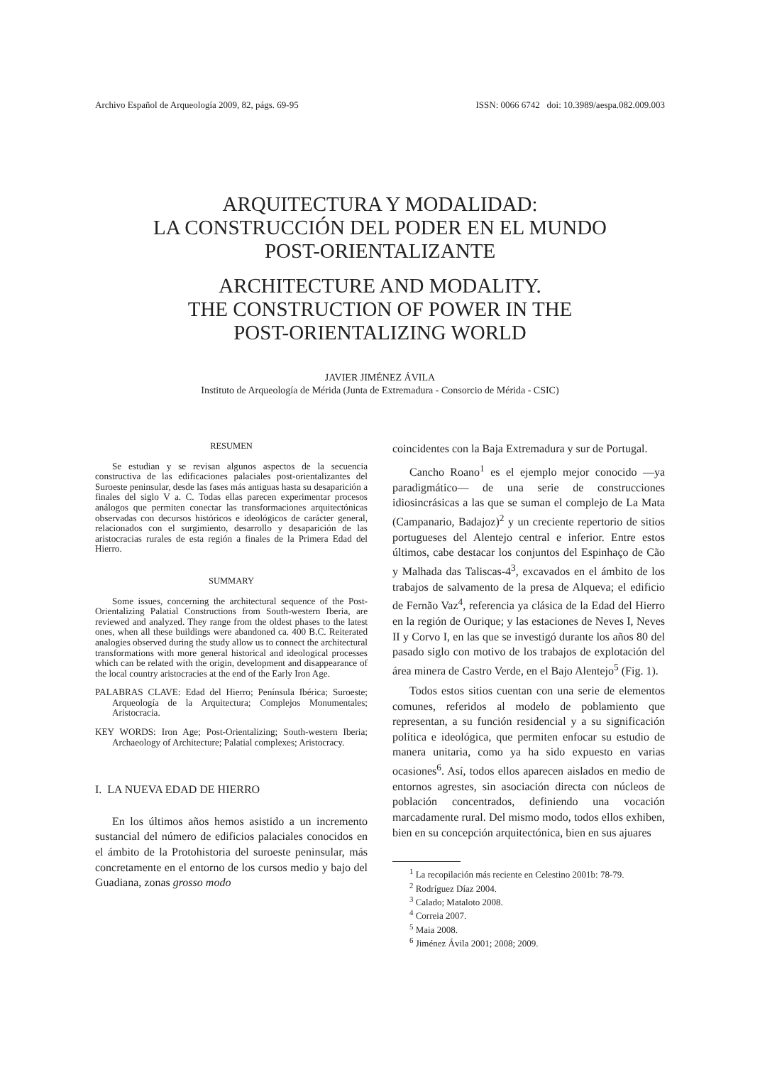Archivo Español de Arqueología 2009, 82, págs. 69-95 ISSN: 0066 6742 doi: 10.3989/aespa.082.009.003
ARQUITECTURA Y MODALIDAD:
LA CONSTRUCCIÓN DEL PODER EN EL MUNDO
POST-ORIENTALIZANTE
ARCHITECTURE AND MODALITY.
THE CONSTRUCTION OF POWER IN THE
POST-ORIENTALIZING WORLD
JAVIER JIMÉNEZ ÁVILA
Instituto de Arqueología de Mérida (Junta de Extremadura - Consorcio de Mérida - CSIC)
RESUMEN
Se estudian y se revisan algunos aspectos de la secuencia constructiva de las edificaciones palaciales post-orientalizantes del Suroeste peninsular, desde las fases más antiguas hasta su desaparición a finales del siglo V a. C. Todas ellas parecen experimentar procesos análogos que permiten conectar las transformaciones arquitectónicas observadas con decursos históricos e ideológicos de carácter general, relacionados con el surgimiento, desarrollo y desaparición de las aristocracias rurales de esta región a finales de la Primera Edad del Hierro.
SUMMARY
Some issues, concerning the architectural sequence of the Post-Orientalizing Palatial Constructions from South-western Iberia, are reviewed and analyzed. They range from the oldest phases to the latest ones, when all these buildings were abandoned ca. 400 B.C. Reiterated analogies observed during the study allow us to connect the architectural transformations with more general historical and ideological processes which can be related with the origin, development and disappearance of the local country aristocracies at the end of the Early Iron Age.
PALABRAS CLAVE: Edad del Hierro; Península Ibérica; Suroeste; Arqueología de la Arquitectura; Complejos Monumentales; Aristocracia.
KEY WORDS: Iron Age; Post-Orientalizing; South-western Iberia; Archaeology of Architecture; Palatial complexes; Aristocracy.
I. LA NUEVA EDAD DE HIERRO
En los últimos años hemos asistido a un incremento sustancial del número de edificios palaciales conocidos en el ámbito de la Protohistoria del suroeste peninsular, más concretamente en el entorno de los cursos medio y bajo del Guadiana, zonas grosso modo
coincidentes con la Baja Extremadura y sur de Portugal.
Cancho Roano<sup>1</sup> es el ejemplo mejor conocido —ya paradigmático— de una serie de construcciones idiosincrásicas a las que se suman el complejo de La Mata (Campanario, Badajoz)<sup>2</sup> y un creciente repertorio de sitios portugueses del Alentejo central e inferior. Entre estos últimos, cabe destacar los conjuntos del Espinhaço de Cão y Malhada das Taliscas-4<sup>3</sup>, excavados en el ámbito de los trabajos de salvamento de la presa de Alqueva; el edificio de Fernão Vaz<sup>4</sup>, referencia ya clásica de la Edad del Hierro en la región de Ourique; y las estaciones de Neves I, Neves II y Corvo I, en las que se investigó durante los años 80 del pasado siglo con motivo de los trabajos de explotación del área minera de Castro Verde, en el Bajo Alentejo<sup>5</sup> (Fig. 1).
Todos estos sitios cuentan con una serie de elementos comunes, referidos al modelo de poblamiento que representan, a su función residencial y a su significación política e ideológica, que permiten enfocar su estudio de manera unitaria, como ya ha sido expuesto en varias ocasiones<sup>6</sup>. Así, todos ellos aparecen aislados en medio de entornos agrestes, sin asociación directa con núcleos de población concentrados, definiendo una vocación marcadamente rural. Del mismo modo, todos ellos exhiben, bien en su concepción arquitectónica, bien en sus ajuares
<sup>1</sup> La recopilación más reciente en Celestino 2001b: 78-79.
<sup>2</sup> Rodríguez Díaz 2004.
<sup>3</sup> Calado; Mataloto 2008.
<sup>4</sup> Correia 2007.
<sup>5</sup> Maia 2008.
<sup>6</sup> Jiménez Ávila 2001; 2008; 2009.